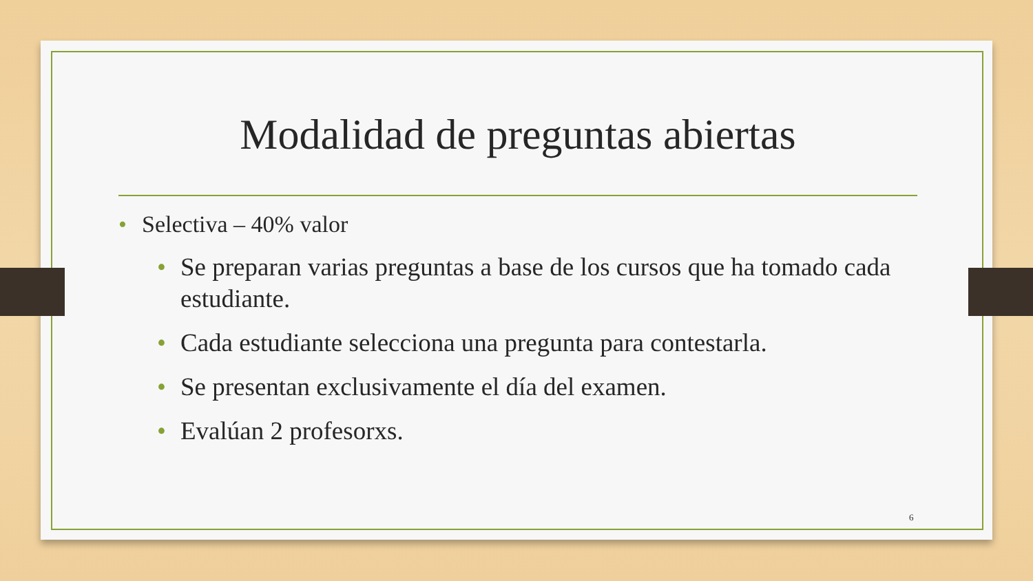Modalidad de preguntas abiertas
• Selectiva – 40% valor
• Se preparan varias preguntas a base de los cursos que ha tomado cada estudiante.
• Cada estudiante selecciona una pregunta para contestarla.
• Se presentan exclusivamente el día del examen.
• Evalúan 2 profesorxs.
6